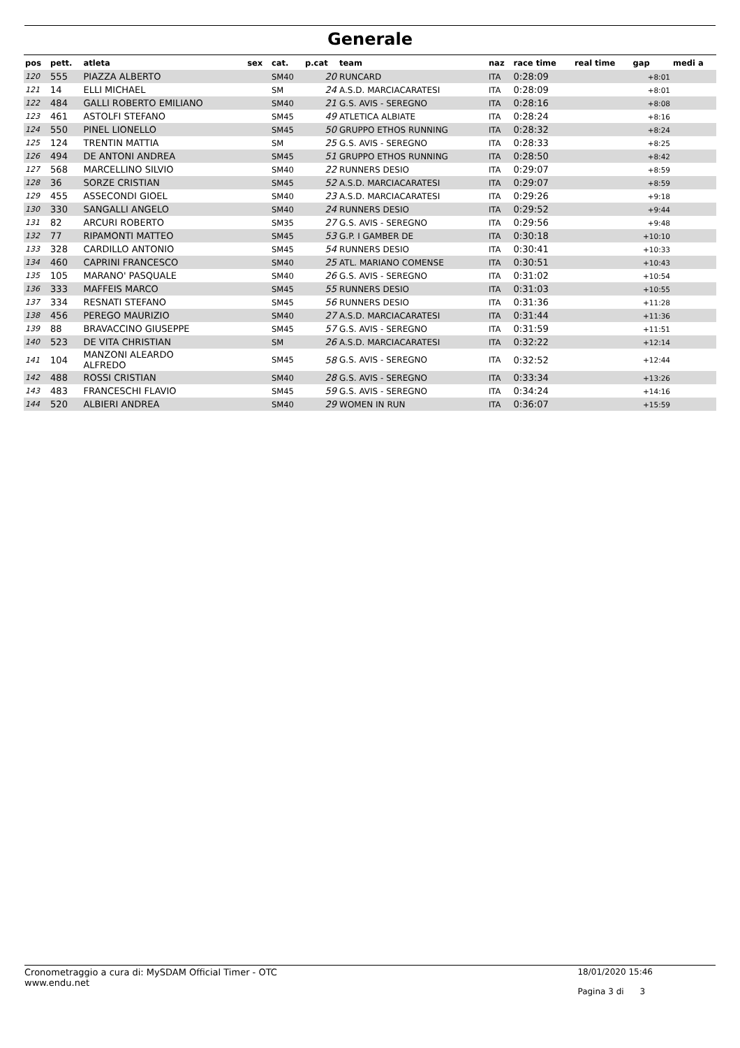Generale
| pos | pett. | atleta | sex | cat. | p.cat | team | naz | race time | real time | gap | medi a |
| --- | --- | --- | --- | --- | --- | --- | --- | --- | --- | --- | --- |
| 120 | 555 | PIAZZA ALBERTO | | SM40 | 20 | RUNCARD | ITA | 0:28:09 | | +8:01 | |
| 121 | 14 | ELLI MICHAEL | | SM | 24 | A.S.D. MARCIACARATESI | ITA | 0:28:09 | | +8:01 | |
| 122 | 484 | GALLI ROBERTO EMILIANO | | SM40 | 21 | G.S. AVIS - SEREGNO | ITA | 0:28:16 | | +8:08 | |
| 123 | 461 | ASTOLFI STEFANO | | SM45 | 49 | ATLETICA ALBIATE | ITA | 0:28:24 | | +8:16 | |
| 124 | 550 | PINEL LIONELLO | | SM45 | 50 | GRUPPO ETHOS RUNNING | ITA | 0:28:32 | | +8:24 | |
| 125 | 124 | TRENTIN MATTIA | | SM | 25 | G.S. AVIS - SEREGNO | ITA | 0:28:33 | | +8:25 | |
| 126 | 494 | DE ANTONI ANDREA | | SM45 | 51 | GRUPPO ETHOS RUNNING | ITA | 0:28:50 | | +8:42 | |
| 127 | 568 | MARCELLINO SILVIO | | SM40 | 22 | RUNNERS DESIO | ITA | 0:29:07 | | +8:59 | |
| 128 | 36 | SORZE CRISTIAN | | SM45 | 52 | A.S.D. MARCIACARATESI | ITA | 0:29:07 | | +8:59 | |
| 129 | 455 | ASSECONDI GIOEL | | SM40 | 23 | A.S.D. MARCIACARATESI | ITA | 0:29:26 | | +9:18 | |
| 130 | 330 | SANGALLI ANGELO | | SM40 | 24 | RUNNERS DESIO | ITA | 0:29:52 | | +9:44 | |
| 131 | 82 | ARCURI ROBERTO | | SM35 | 27 | G.S. AVIS - SEREGNO | ITA | 0:29:56 | | +9:48 | |
| 132 | 77 | RIPAMONTI MATTEO | | SM45 | 53 | G.P. I GAMBER DE | ITA | 0:30:18 | | +10:10 | |
| 133 | 328 | CARDILLO ANTONIO | | SM45 | 54 | RUNNERS DESIO | ITA | 0:30:41 | | +10:33 | |
| 134 | 460 | CAPRINI FRANCESCO | | SM40 | 25 | ATL. MARIANO COMENSE | ITA | 0:30:51 | | +10:43 | |
| 135 | 105 | MARANO' PASQUALE | | SM40 | 26 | G.S. AVIS - SEREGNO | ITA | 0:31:02 | | +10:54 | |
| 136 | 333 | MAFFEIS MARCO | | SM45 | 55 | RUNNERS DESIO | ITA | 0:31:03 | | +10:55 | |
| 137 | 334 | RESNATI STEFANO | | SM45 | 56 | RUNNERS DESIO | ITA | 0:31:36 | | +11:28 | |
| 138 | 456 | PEREGO MAURIZIO | | SM40 | 27 | A.S.D. MARCIACARATESI | ITA | 0:31:44 | | +11:36 | |
| 139 | 88 | BRAVACCINO GIUSEPPE | | SM45 | 57 | G.S. AVIS - SEREGNO | ITA | 0:31:59 | | +11:51 | |
| 140 | 523 | DE VITA CHRISTIAN | | SM | 26 | A.S.D. MARCIACARATESI | ITA | 0:32:22 | | +12:14 | |
| 141 | 104 | MANZONI ALEARDO ALFREDO | | SM45 | 58 | G.S. AVIS - SEREGNO | ITA | 0:32:52 | | +12:44 | |
| 142 | 488 | ROSSI CRISTIAN | | SM40 | 28 | G.S. AVIS - SEREGNO | ITA | 0:33:34 | | +13:26 | |
| 143 | 483 | FRANCESCHI FLAVIO | | SM45 | 59 | G.S. AVIS - SEREGNO | ITA | 0:34:24 | | +14:16 | |
| 144 | 520 | ALBIERI ANDREA | | SM40 | 29 | WOMEN IN RUN | ITA | 0:36:07 | | +15:59 | |
Cronometraggio a cura di: MySDAM Official Timer - OTC
www.endu.net
18/01/2020 15:46
Pagina 3 di 3